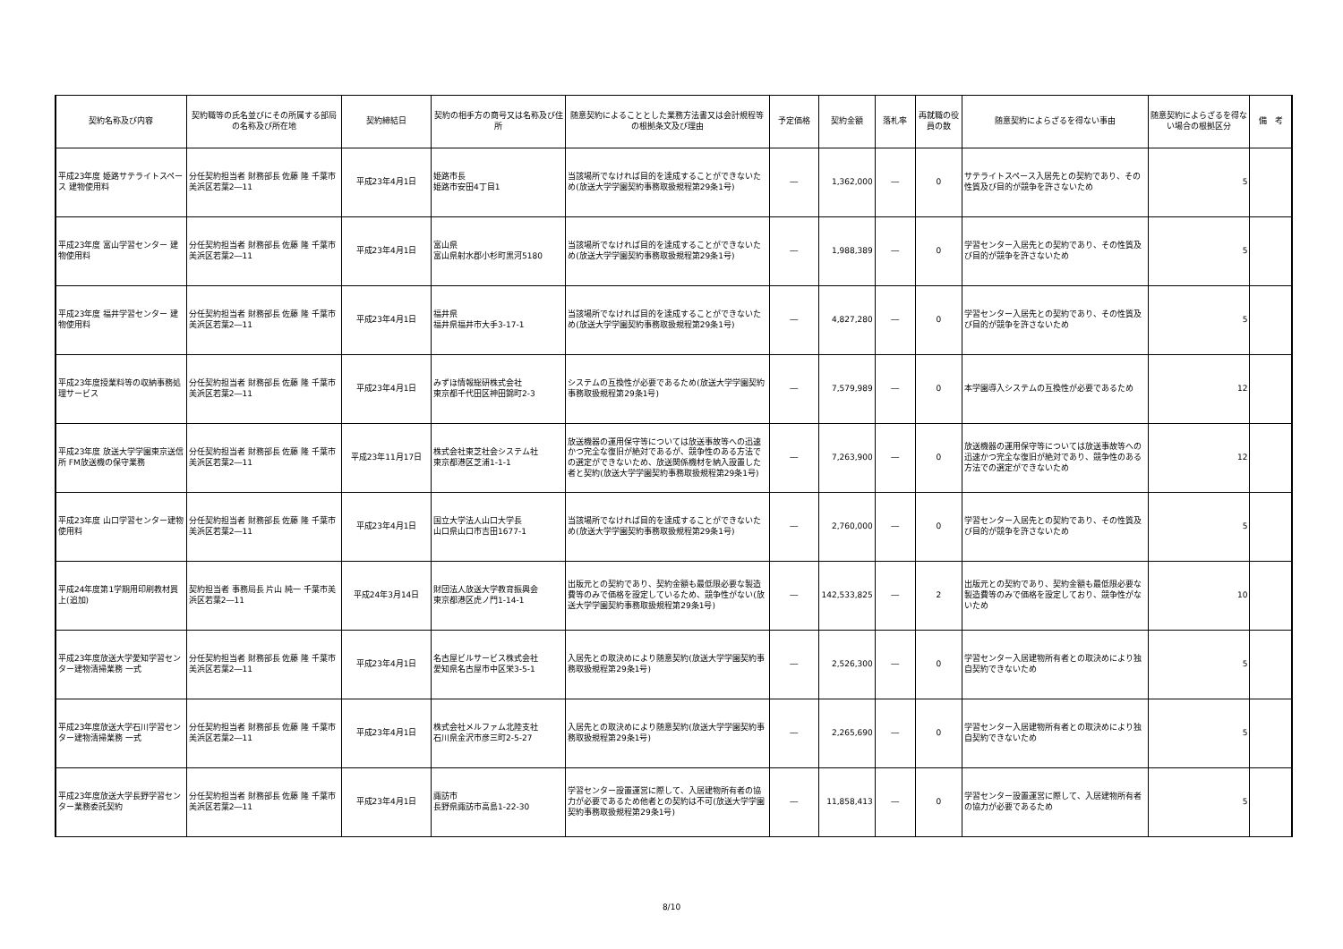| 契約名称及び内容 | 契約職等の氏名並びにその所属する部局の名称及び所在地 | 契約締結日 | 契約の相手方の商号又は名称及び住所 | 随意契約によることとした業務方法書又は会計規程等の根拠条文及び理由 | 予定価格 | 契約金額 | 落札率 | 再就職の役員の数 | 随意契約によらざるを得ない事由 | 随意契約によらざるを得ない場合の根拠区分 | 備 考 |
| --- | --- | --- | --- | --- | --- | --- | --- | --- | --- | --- | --- |
| 平成23年度 姫路サテライトスペース 建物使用料 | 分任契約担当者 財務部長 佐藤 隆 千葉市美浜区若葉2―11 | 平成23年4月1日 | 姫路市長 姫路市安田4丁目1 | 当該場所でなければ目的を達成することができないため(放送大学学園契約事務取扱規程第29条1号) | ― | 1,362,000 | ― | 0 | サテライトスペース入居先との契約であり、その性質及び目的が競争を許さないため | 5 | |
| 平成23年度 富山学習センター 建物使用料 | 分任契約担当者 財務部長 佐藤 隆 千葉市美浜区若葉2―11 | 平成23年4月1日 | 富山県 富山県射水郡小杉町黒河5180 | 当該場所でなければ目的を達成することができないため(放送大学学園契約事務取扱規程第29条1号) | ― | 1,988,389 | ― | 0 | 学習センター入居先との契約であり、その性質及び目的が競争を許さないため | 5 | |
| 平成23年度 福井学習センター 建物使用料 | 分任契約担当者 財務部長 佐藤 隆 千葉市美浜区若葉2―11 | 平成23年4月1日 | 福井県 福井県福井市大手3-17-1 | 当該場所でなければ目的を達成することができないため(放送大学学園契約事務取扱規程第29条1号) | ― | 4,827,280 | ― | 0 | 学習センター入居先との契約であり、その性質及び目的が競争を許さないため | 5 | |
| 平成23年度授業料等の収納事務処理サービス | 分任契約担当者 財務部長 佐藤 隆 千葉市美浜区若葉2―11 | 平成23年4月1日 | みずほ情報総研株式会社 東京都千代田区神田錦町2-3 | システムの互換性が必要であるため(放送大学学園契約事務取扱規程第29条1号) | ― | 7,579,989 | ― | 0 | 本学園導入システムの互換性が必要であるため | 12 | |
| 平成23年度 放送大学学園東京送信所 FM放送機の保守業務 | 分任契約担当者 財務部長 佐藤 隆 千葉市美浜区若葉2―11 | 平成23年11月17日 | 株式会社東芝社会システム社 東京都港区芝浦1-1-1 | 放送機器の運用保守等については放送事故等への迅速かつ完全な復旧が絶対であるが、競争性のある方法での選定ができないため、放送関係機材を納入設置した者と契約(放送大学学園契約事務取扱規程第29条1号) | ― | 7,263,900 | ― | 0 | 放送機器の運用保守等については放送事故等への迅速かつ完全な復旧が絶対であり、競争性のある方法での選定ができないため | 12 | |
| 平成23年度 山口学習センター建物使用料 | 分任契約担当者 財務部長 佐藤 隆 千葉市美浜区若葉2―11 | 平成23年4月1日 | 国立大学法人山口大学長 山口県山口市吉田1677-1 | 当該場所でなければ目的を達成することができないため(放送大学学園契約事務取扱規程第29条1号) | ― | 2,760,000 | ― | 0 | 学習センター入居先との契約であり、その性質及び目的が競争を許さないため | 5 | |
| 平成24年度第1学期用印刷教材買上(追加) | 契約担当者 事務局長 片山 純一 千葉市美浜区若葉2―11 | 平成24年3月14日 | 財団法人放送大学教育振興会 東京都港区虎ノ門1-14-1 | 出版元との契約であり、契約金額も最低限必要な製造費等のみで価格を設定しているため、競争性がない(放送大学学園契約事務取扱規程第29条1号) | ― | 142,533,825 | ― | 2 | 出版元との契約であり、契約金額も最低限必要な製造費等のみで価格を設定しており、競争性がないため | 10 | |
| 平成23年度放送大学愛知学習センター建物清掃業務 一式 | 分任契約担当者 財務部長 佐藤 隆 千葉市美浜区若葉2―11 | 平成23年4月1日 | 名古屋ビルサービス株式会社 愛知県名古屋市中区栄3-5-1 | 入居先との取決めにより随意契約(放送大学学園契約事務取扱規程第29条1号) | ― | 2,526,300 | ― | 0 | 学習センター入居建物所有者との取決めにより独自契約できないため | 5 | |
| 平成23年度放送大学石川学習センター建物清掃業務 一式 | 分任契約担当者 財務部長 佐藤 隆 千葉市美浜区若葉2―11 | 平成23年4月1日 | 株式会社メルファム北陸支社 石川県金沢市彦三町2-5-27 | 入居先との取決めにより随意契約(放送大学学園契約事務取扱規程第29条1号) | ― | 2,265,690 | ― | 0 | 学習センター入居建物所有者との取決めにより独自契約できないため | 5 | |
| 平成23年度放送大学長野学習センター業務委託契約 | 分任契約担当者 財務部長 佐藤 隆 千葉市美浜区若葉2―11 | 平成23年4月1日 | 諏訪市 長野県諏訪市高島1-22-30 | 学習センター設置運営に際して、入居建物所有者の協力が必要であるため他者との契約は不可(放送大学学園契約事務取扱規程第29条1号) | ― | 11,858,413 | ― | 0 | 学習センター設置運営に際して、入居建物所有者の協力が必要であるため | 5 | |
8/10